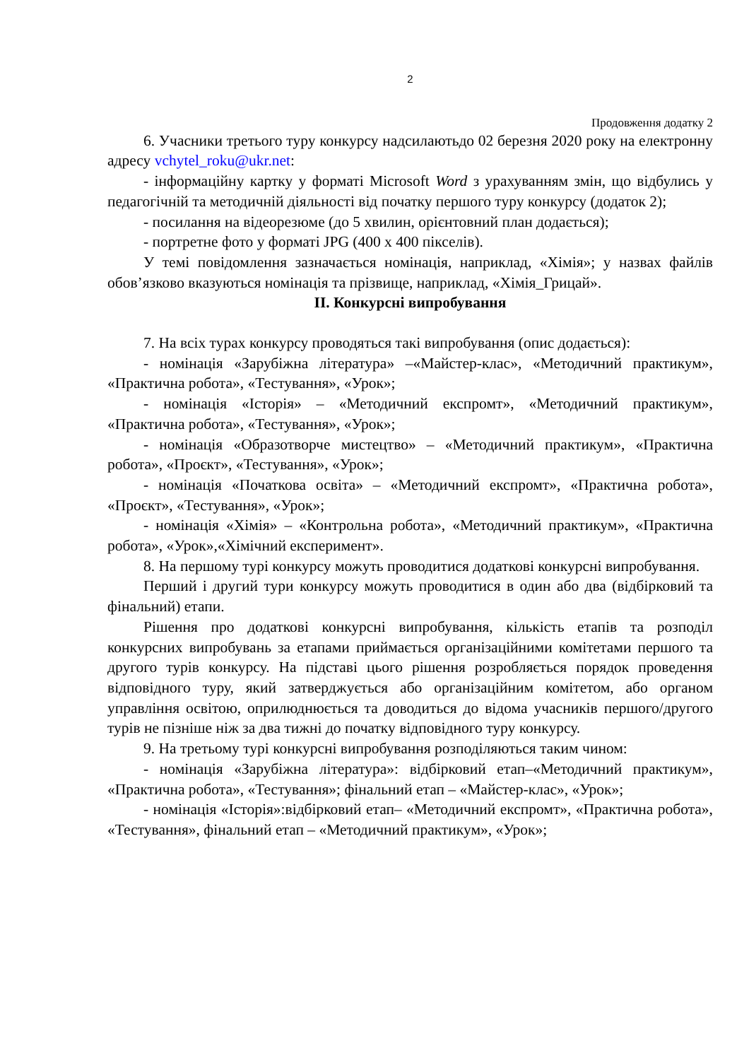2
Продовження додатку 2
6. Учасники третього туру конкурсу надсилаютьдо 02 березня 2020 року на електронну адресу vchytel_roku@ukr.net:
- інформаційну картку у форматі Microsoft Word з урахуванням змін, що відбулись у педагогічній та методичній діяльності від початку першого туру конкурсу (додаток 2);
- посилання на відеорезюме (до 5 хвилин, орієнтовний план додається);
- портретне фото у форматі JPG (400 х 400 пікселів).
У темі повідомлення зазначається номінація, наприклад, «Хімія»; у назвах файлів обов’язково вказуються номінація та прізвище, наприклад, «Хімія_Грицай».
ІІ. Конкурсні випробування
7. На всіх турах конкурсу проводяться такі випробування (опис додається):
- номінація «Зарубіжна література» –«Майстер-клас», «Методичний практикум», «Практична робота», «Тестування», «Урок»;
- номінація «Історія» – «Методичний експромт», «Методичний практикум», «Практична робота», «Тестування», «Урок»;
- номінація «Образотворче мистецтво» – «Методичний практикум», «Практична робота», «Проєкт», «Тестування», «Урок»;
- номінація «Початкова освіта» – «Методичний експромт», «Практична робота», «Проєкт», «Тестування», «Урок»;
- номінація «Хімія» – «Контрольна робота», «Методичний практикум», «Практична робота», «Урок»,«Хімічний експеримент».
8. На першому турі конкурсу можуть проводитися додаткові конкурсні випробування.
Перший і другий тури конкурсу можуть проводитися в один або два (відбірковий та фінальний) етапи.
Рішення про додаткові конкурсні випробування, кількість етапів та розподіл конкурсних випробувань за етапами приймається організаційними комітетами першого та другого турів конкурсу. На підставі цього рішення розробляється порядок проведення відповідного туру, який затверджується або організаційним комітетом, або органом управління освітою, оприлюднюється та доводиться до відома учасників першого/другого турів не пізніше ніж за два тижні до початку відповідного туру конкурсу.
9. На третьому турі конкурсні випробування розподіляються таким чином:
- номінація «Зарубіжна література»: відбірковий етап–«Методичний практикум», «Практична робота», «Тестування»; фінальний етап – «Майстер-клас», «Урок»;
- номінація «Історія»:відбірковий етап– «Методичний експромт», «Практична робота», «Тестування», фінальний етап – «Методичний практикум», «Урок»;